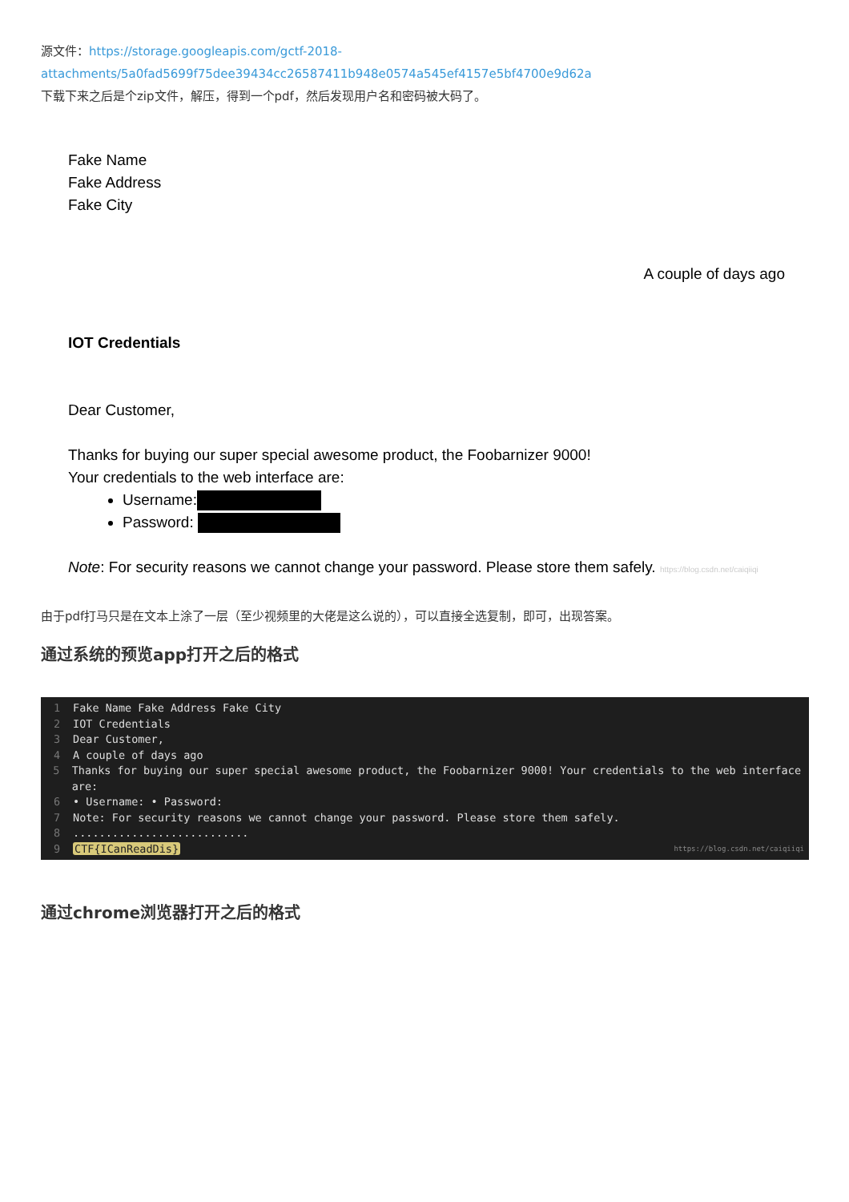源文件：https://storage.googleapis.com/gctf-2018-attachments/5a0fad5699f75dee39434cc26587411b948e0574a545ef4157e5bf4700e9d62a
下载下来之后是个zip文件，解压，得到一个pdf，然后发现用户名和密码被大码了。
Fake Name
Fake Address
Fake City
A couple of days ago
IOT Credentials
Dear Customer,
Thanks for buying our super special awesome product, the Foobarnizer 9000!
Your credentials to the web interface are:
Username:
Password:
Note: For security reasons we cannot change your password. Please store them safely. https://blog.csdn.net/caiqiiqi
由于pdf打马只是在文本上涂了一层（至少视频里的大佬是这么说的），可以直接全选复制，即可，出现答案。
通过系统的预览app打开之后的格式
1 Fake Name Fake Address Fake City
2 IOT Credentials
3 Dear Customer,
4 A couple of days ago
5 Thanks for buying our super special awesome product, the Foobarnizer 9000! Your credentials to the web interface are:
6 • Username: • Password:
7 Note: For security reasons we cannot change your password. Please store them safely.
8...........................
9 CTF{ICanReadDis} https://blog.csdn.net/caiqiiqi
通过chrome浏览器打开之后的格式